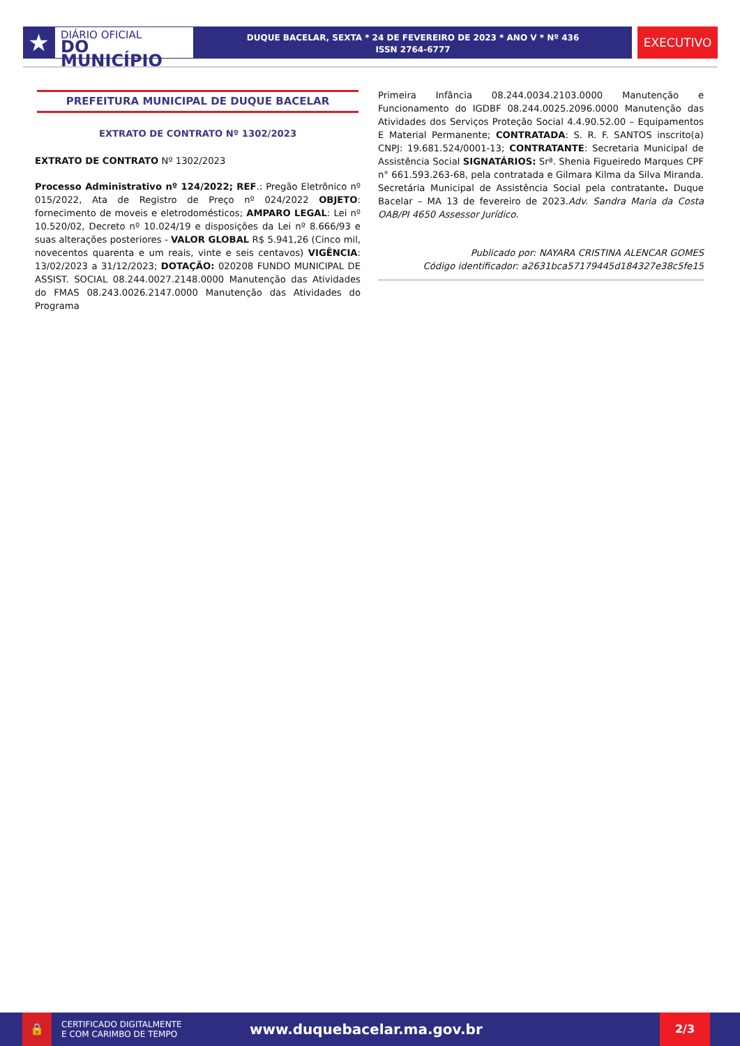★
DIÁRIO OFICIAL
DO MUNICÍPIO
DUQUE BACELAR, SEXTA * 24 DE FEVEREIRO DE 2023 * ANO V * Nº 436
ISSN 2764-6777
EXECUTIVO
PREFEITURA MUNICIPAL DE DUQUE BACELAR
EXTRATO DE CONTRATO Nº 1302/2023
EXTRATO DE CONTRATO Nº 1302/2023
Processo Administrativo nº 124/2022; REF.: Pregão Eletrônico nº 015/2022, Ata de Registro de Preço nº 024/2022 OBJETO: fornecimento de moveis e eletrodomésticos; AMPARO LEGAL: Lei nº 10.520/02, Decreto nº 10.024/19 e disposições da Lei nº 8.666/93 e suas alterações posteriores - VALOR GLOBAL R$ 5.941,26 (Cinco mil, novecentos quarenta e um reais, vinte e seis centavos) VIGÊNCIA: 13/02/2023 a 31/12/2023; DOTAÇÃO: 020208 FUNDO MUNICIPAL DE ASSIST. SOCIAL 08.244.0027.2148.0000 Manutenção das Atividades do FMAS 08.243.0026.2147.0000 Manutenção das Atividades do Programa
Primeira Infância 08.244.0034.2103.0000 Manutenção e Funcionamento do IGDBF 08.244.0025.2096.0000 Manutenção das Atividades dos Serviços Proteção Social 4.4.90.52.00 – Equipamentos E Material Permanente; CONTRATADA: S. R. F. SANTOS inscrito(a) CNPJ: 19.681.524/0001-13; CONTRATANTE: Secretaria Municipal de Assistência Social SIGNATÁRIOS: Srª. Shenia Figueiredo Marques CPF n° 661.593.263-68, pela contratada e Gilmara Kilma da Silva Miranda. Secretária Municipal de Assistência Social pela contratante. Duque Bacelar – MA 13 de fevereiro de 2023.Adv. Sandra Maria da Costa OAB/PI 4650 Assessor Jurídico.
Publicado por: NAYARA CRISTINA ALENCAR GOMES
Código identificador: a2631bca57179445d184327e38c5fe15
🔒
CERTIFICADO DIGITALMENTE
E COM CARIMBO DE TEMPO
www.duquebacelar.ma.gov.br
2/3